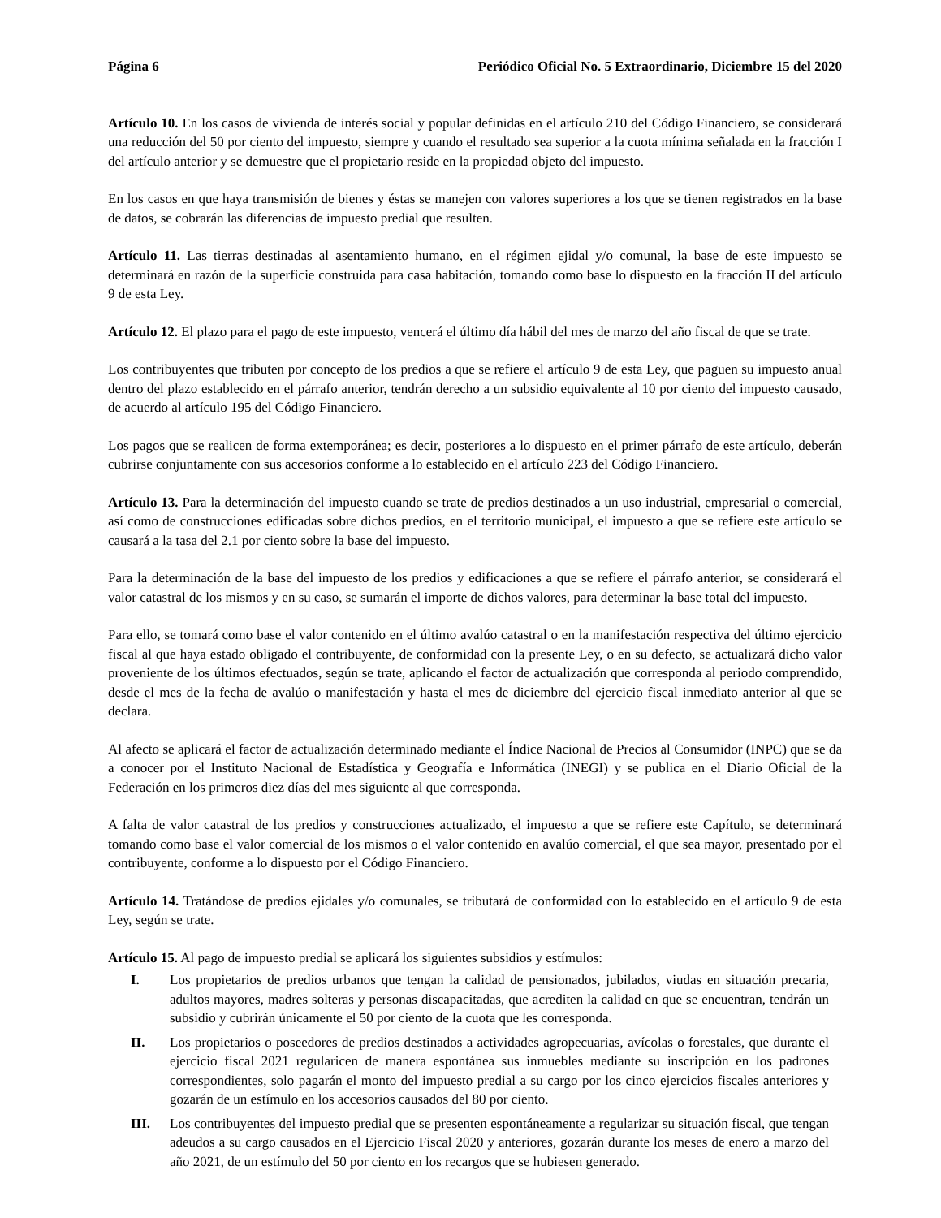Página 6 Periódico Oficial No. 5 Extraordinario, Diciembre 15 del 2020
Artículo 10. En los casos de vivienda de interés social y popular definidas en el artículo 210 del Código Financiero, se considerará una reducción del 50 por ciento del impuesto, siempre y cuando el resultado sea superior a la cuota mínima señalada en la fracción I del artículo anterior y se demuestre que el propietario reside en la propiedad objeto del impuesto.
En los casos en que haya transmisión de bienes y éstas se manejen con valores superiores a los que se tienen registrados en la base de datos, se cobrarán las diferencias de impuesto predial que resulten.
Artículo 11. Las tierras destinadas al asentamiento humano, en el régimen ejidal y/o comunal, la base de este impuesto se determinará en razón de la superficie construida para casa habitación, tomando como base lo dispuesto en la fracción II del artículo 9 de esta Ley.
Artículo 12. El plazo para el pago de este impuesto, vencerá el último día hábil del mes de marzo del año fiscal de que se trate.
Los contribuyentes que tributen por concepto de los predios a que se refiere el artículo 9 de esta Ley, que paguen su impuesto anual dentro del plazo establecido en el párrafo anterior, tendrán derecho a un subsidio equivalente al 10 por ciento del impuesto causado, de acuerdo al artículo 195 del Código Financiero.
Los pagos que se realicen de forma extemporánea; es decir, posteriores a lo dispuesto en el primer párrafo de este artículo, deberán cubrirse conjuntamente con sus accesorios conforme a lo establecido en el artículo 223 del Código Financiero.
Artículo 13. Para la determinación del impuesto cuando se trate de predios destinados a un uso industrial, empresarial o comercial, así como de construcciones edificadas sobre dichos predios, en el territorio municipal, el impuesto a que se refiere este artículo se causará a la tasa del 2.1 por ciento sobre la base del impuesto.
Para la determinación de la base del impuesto de los predios y edificaciones a que se refiere el párrafo anterior, se considerará el valor catastral de los mismos y en su caso, se sumarán el importe de dichos valores, para determinar la base total del impuesto.
Para ello, se tomará como base el valor contenido en el último avalúo catastral o en la manifestación respectiva del último ejercicio fiscal al que haya estado obligado el contribuyente, de conformidad con la presente Ley, o en su defecto, se actualizará dicho valor proveniente de los últimos efectuados, según se trate, aplicando el factor de actualización que corresponda al periodo comprendido, desde el mes de la fecha de avalúo o manifestación y hasta el mes de diciembre del ejercicio fiscal inmediato anterior al que se declara.
Al afecto se aplicará el factor de actualización determinado mediante el Índice Nacional de Precios al Consumidor (INPC) que se da a conocer por el Instituto Nacional de Estadística y Geografía e Informática (INEGI) y se publica en el Diario Oficial de la Federación en los primeros diez días del mes siguiente al que corresponda.
A falta de valor catastral de los predios y construcciones actualizado, el impuesto a que se refiere este Capítulo, se determinará tomando como base el valor comercial de los mismos o el valor contenido en avalúo comercial, el que sea mayor, presentado por el contribuyente, conforme a lo dispuesto por el Código Financiero.
Artículo 14. Tratándose de predios ejidales y/o comunales, se tributará de conformidad con lo establecido en el artículo 9 de esta Ley, según se trate.
Artículo 15. Al pago de impuesto predial se aplicará los siguientes subsidios y estímulos:
I. Los propietarios de predios urbanos que tengan la calidad de pensionados, jubilados, viudas en situación precaria, adultos mayores, madres solteras y personas discapacitadas, que acrediten la calidad en que se encuentran, tendrán un subsidio y cubrirán únicamente el 50 por ciento de la cuota que les corresponda.
II. Los propietarios o poseedores de predios destinados a actividades agropecuarias, avícolas o forestales, que durante el ejercicio fiscal 2021 regularicen de manera espontánea sus inmuebles mediante su inscripción en los padrones correspondientes, solo pagarán el monto del impuesto predial a su cargo por los cinco ejercicios fiscales anteriores y gozarán de un estímulo en los accesorios causados del 80 por ciento.
III. Los contribuyentes del impuesto predial que se presenten espontáneamente a regularizar su situación fiscal, que tengan adeudos a su cargo causados en el Ejercicio Fiscal 2020 y anteriores, gozarán durante los meses de enero a marzo del año 2021, de un estímulo del 50 por ciento en los recargos que se hubiesen generado.